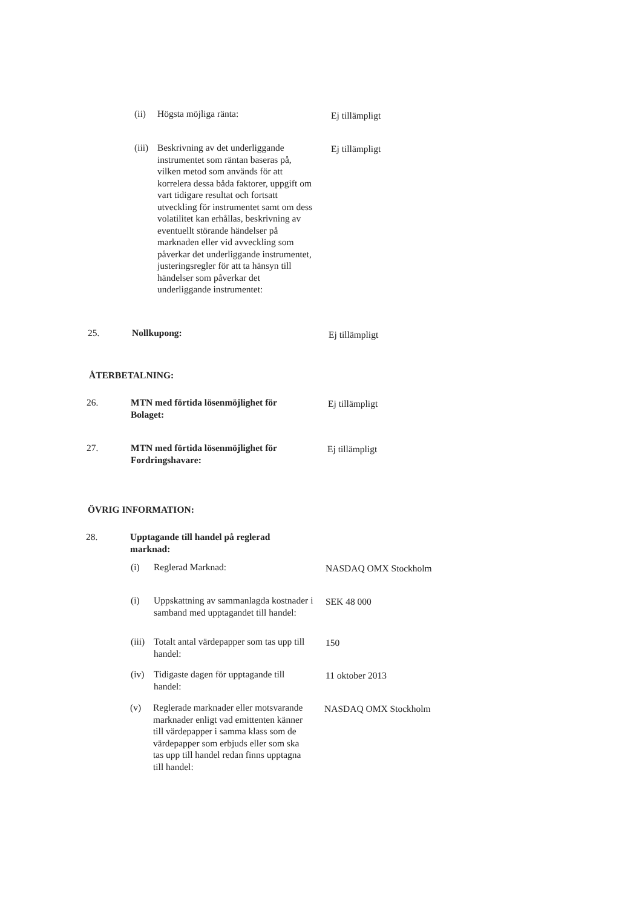(ii) Högsta möjliga ränta: Ej tillämpligt
(iii)
Beskrivning av det underliggande instrumentet som räntan baseras på, vilken metod som används för att korrelera dessa båda faktorer, uppgift om vart tidigare resultat och fortsatt utveckling för instrumentet samt om dess volatilitet kan erhållas, beskrivning av eventuellt störande händelser på marknaden eller vid avveckling som påverkar det underliggande instrumentet, justeringsregler för att ta hänsyn till händelser som påverkar det underliggande instrumentet:
Ej tillämpligt
25. Nollkupong: Ej tillämpligt
ÅTERBETALNING:
26. MTN med förtida lösenmöjlighet för Bolaget:
Ej tillämpligt
27. MTN med förtida lösenmöjlighet för Fordringshavare:
Ej tillämpligt
ÖVRIG INFORMATION:
28. Upptagande till handel på reglerad marknad:
(i) Reglerad Marknad: NASDAQ OMX Stockholm
(i) Uppskattning av sammanlagda kostnader i samband med upptagandet till handel:
SEK 48 000
(iii)
Totalt antal värdepapper som tas upp till handel:
150
(iv) Tidigaste dagen för upptagande till handel:
11 oktober 2013
(v) Reglerade marknader eller motsvarande marknader enligt vad emittenten känner till värdepapper i samma klass som de värdepapper som erbjuds eller som ska tas upp till handel redan finns upptagna till handel:
NASDAQ OMX Stockholm